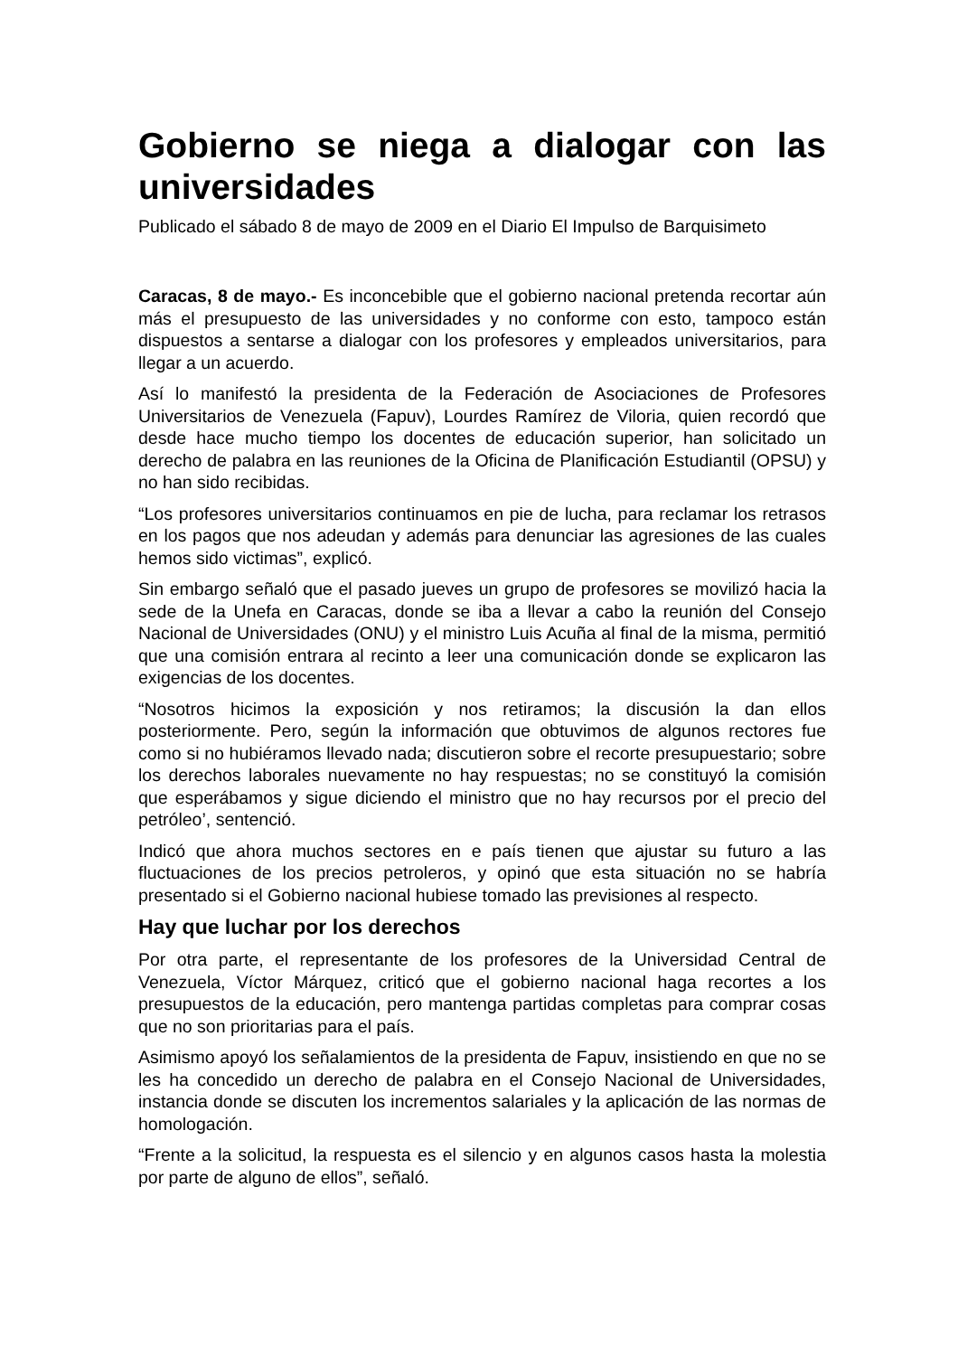Gobierno se niega a dialogar con las universidades
Publicado el sábado 8 de mayo de 2009 en el Diario El Impulso de Barquisimeto
Caracas, 8 de mayo.- Es inconcebible que el gobierno nacional pretenda recortar aún más el presupuesto de las universidades y no conforme con esto, tampoco están dispuestos a sentarse a dialogar con los profesores y empleados universitarios, para llegar a un acuerdo.
Así lo manifestó la presidenta de la Federación de Asociaciones de Profesores Universitarios de Venezuela (Fapuv), Lourdes Ramírez de Viloria, quien recordó que desde hace mucho tiempo los docentes de educación superior, han solicitado un derecho de palabra en las reuniones de la Oficina de Planificación Estudiantil (OPSU) y no han sido recibidas.
“Los profesores universitarios continuamos en pie de lucha, para reclamar los retrasos en los pagos que nos adeudan y además para denunciar las agresiones de las cuales hemos sido victimas”, explicó.
Sin embargo señaló que el pasado jueves un grupo de profesores se movilizó hacia la sede de la Unefa en Caracas, donde se iba a llevar a cabo la reunión del Consejo Nacional de Universidades (ONU) y el ministro Luis Acuña al final de la misma, permitió que una comisión entrara al recinto a leer una comunicación donde se explicaron las exigencias de los docentes.
“Nosotros hicimos la exposición y nos retiramos; la discusión la dan ellos posteriormente. Pero, según la información que obtuvimos de algunos rectores fue como si no hubiéramos llevado nada; discutieron sobre el recorte presupuestario; sobre los derechos laborales nuevamente no hay respuestas; no se constituyó la comisión que esperábamos y sigue diciendo el ministro que no hay recursos por el precio del petróleo’, sentenció.
Indicó que ahora muchos sectores en e país tienen que ajustar su futuro a las fluctuaciones de los precios petroleros, y opinó que esta situación no se habría presentado si el Gobierno nacional hubiese tomado las previsiones al respecto.
Hay que luchar por los derechos
Por otra parte, el representante de los profesores de la Universidad Central de Venezuela, Víctor Márquez, criticó que el gobierno nacional haga recortes a los presupuestos de la educación, pero mantenga partidas completas para comprar cosas que no son prioritarias para el país.
Asimismo apoyó los señalamientos de la presidenta de Fapuv, insistiendo en que no se les ha concedido un derecho de palabra en el Consejo Nacional de Universidades, instancia donde se discuten los incrementos salariales y la aplicación de las normas de homologación.
“Frente a la solicitud, la respuesta es el silencio y en algunos casos hasta la molestia por parte de alguno de ellos”, señaló.